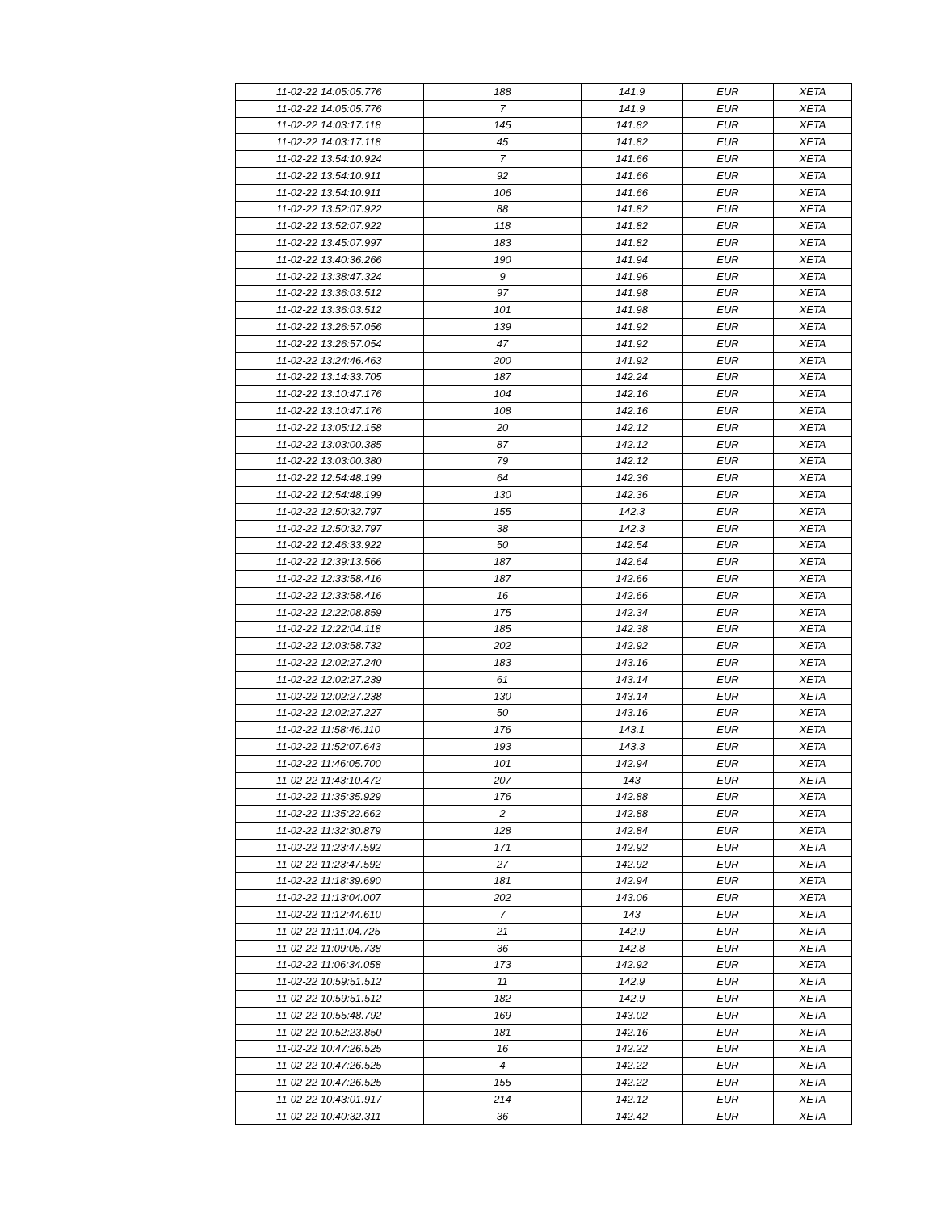| 11-02-22 14:05:05.776 | 188 | 141.9 | EUR | XETA |
| 11-02-22 14:05:05.776 | 7 | 141.9 | EUR | XETA |
| 11-02-22 14:03:17.118 | 145 | 141.82 | EUR | XETA |
| 11-02-22 14:03:17.118 | 45 | 141.82 | EUR | XETA |
| 11-02-22 13:54:10.924 | 7 | 141.66 | EUR | XETA |
| 11-02-22 13:54:10.911 | 92 | 141.66 | EUR | XETA |
| 11-02-22 13:54:10.911 | 106 | 141.66 | EUR | XETA |
| 11-02-22 13:52:07.922 | 88 | 141.82 | EUR | XETA |
| 11-02-22 13:52:07.922 | 118 | 141.82 | EUR | XETA |
| 11-02-22 13:45:07.997 | 183 | 141.82 | EUR | XETA |
| 11-02-22 13:40:36.266 | 190 | 141.94 | EUR | XETA |
| 11-02-22 13:38:47.324 | 9 | 141.96 | EUR | XETA |
| 11-02-22 13:36:03.512 | 97 | 141.98 | EUR | XETA |
| 11-02-22 13:36:03.512 | 101 | 141.98 | EUR | XETA |
| 11-02-22 13:26:57.056 | 139 | 141.92 | EUR | XETA |
| 11-02-22 13:26:57.054 | 47 | 141.92 | EUR | XETA |
| 11-02-22 13:24:46.463 | 200 | 141.92 | EUR | XETA |
| 11-02-22 13:14:33.705 | 187 | 142.24 | EUR | XETA |
| 11-02-22 13:10:47.176 | 104 | 142.16 | EUR | XETA |
| 11-02-22 13:10:47.176 | 108 | 142.16 | EUR | XETA |
| 11-02-22 13:05:12.158 | 20 | 142.12 | EUR | XETA |
| 11-02-22 13:03:00.385 | 87 | 142.12 | EUR | XETA |
| 11-02-22 13:03:00.380 | 79 | 142.12 | EUR | XETA |
| 11-02-22 12:54:48.199 | 64 | 142.36 | EUR | XETA |
| 11-02-22 12:54:48.199 | 130 | 142.36 | EUR | XETA |
| 11-02-22 12:50:32.797 | 155 | 142.3 | EUR | XETA |
| 11-02-22 12:50:32.797 | 38 | 142.3 | EUR | XETA |
| 11-02-22 12:46:33.922 | 50 | 142.54 | EUR | XETA |
| 11-02-22 12:39:13.566 | 187 | 142.64 | EUR | XETA |
| 11-02-22 12:33:58.416 | 187 | 142.66 | EUR | XETA |
| 11-02-22 12:33:58.416 | 16 | 142.66 | EUR | XETA |
| 11-02-22 12:22:08.859 | 175 | 142.34 | EUR | XETA |
| 11-02-22 12:22:04.118 | 185 | 142.38 | EUR | XETA |
| 11-02-22 12:03:58.732 | 202 | 142.92 | EUR | XETA |
| 11-02-22 12:02:27.240 | 183 | 143.16 | EUR | XETA |
| 11-02-22 12:02:27.239 | 61 | 143.14 | EUR | XETA |
| 11-02-22 12:02:27.238 | 130 | 143.14 | EUR | XETA |
| 11-02-22 12:02:27.227 | 50 | 143.16 | EUR | XETA |
| 11-02-22 11:58:46.110 | 176 | 143.1 | EUR | XETA |
| 11-02-22 11:52:07.643 | 193 | 143.3 | EUR | XETA |
| 11-02-22 11:46:05.700 | 101 | 142.94 | EUR | XETA |
| 11-02-22 11:43:10.472 | 207 | 143 | EUR | XETA |
| 11-02-22 11:35:35.929 | 176 | 142.88 | EUR | XETA |
| 11-02-22 11:35:22.662 | 2 | 142.88 | EUR | XETA |
| 11-02-22 11:32:30.879 | 128 | 142.84 | EUR | XETA |
| 11-02-22 11:23:47.592 | 171 | 142.92 | EUR | XETA |
| 11-02-22 11:23:47.592 | 27 | 142.92 | EUR | XETA |
| 11-02-22 11:18:39.690 | 181 | 142.94 | EUR | XETA |
| 11-02-22 11:13:04.007 | 202 | 143.06 | EUR | XETA |
| 11-02-22 11:12:44.610 | 7 | 143 | EUR | XETA |
| 11-02-22 11:11:04.725 | 21 | 142.9 | EUR | XETA |
| 11-02-22 11:09:05.738 | 36 | 142.8 | EUR | XETA |
| 11-02-22 11:06:34.058 | 173 | 142.92 | EUR | XETA |
| 11-02-22 10:59:51.512 | 11 | 142.9 | EUR | XETA |
| 11-02-22 10:59:51.512 | 182 | 142.9 | EUR | XETA |
| 11-02-22 10:55:48.792 | 169 | 143.02 | EUR | XETA |
| 11-02-22 10:52:23.850 | 181 | 142.16 | EUR | XETA |
| 11-02-22 10:47:26.525 | 16 | 142.22 | EUR | XETA |
| 11-02-22 10:47:26.525 | 4 | 142.22 | EUR | XETA |
| 11-02-22 10:47:26.525 | 155 | 142.22 | EUR | XETA |
| 11-02-22 10:43:01.917 | 214 | 142.12 | EUR | XETA |
| 11-02-22 10:40:32.311 | 36 | 142.42 | EUR | XETA |